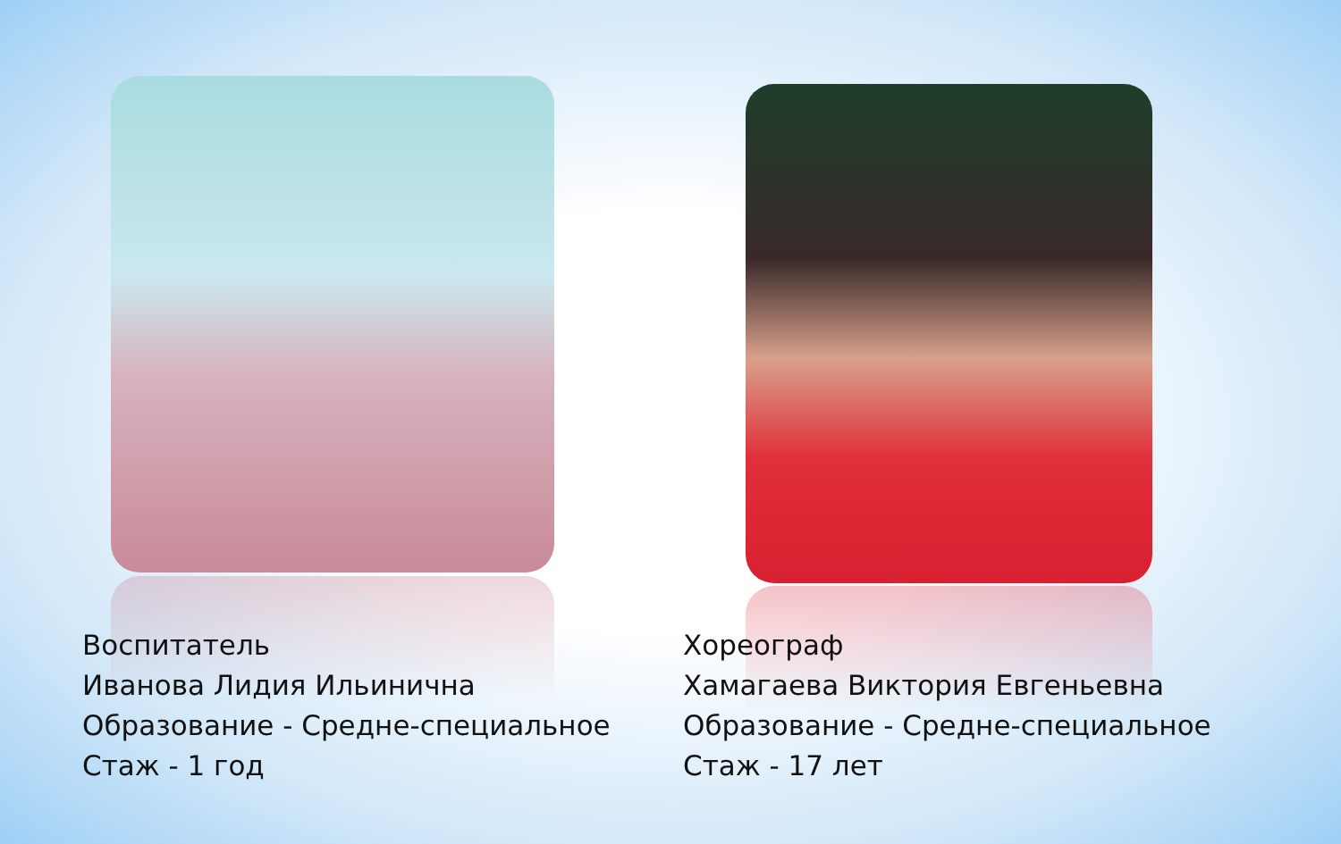Воспитатель
Иванова Лидия Ильинична
Образование - Средне-специальное
Стаж - 1 год
Хореограф
Хамагаева Виктория Евгеньевна
Образование - Средне-специальное
Стаж - 17 лет